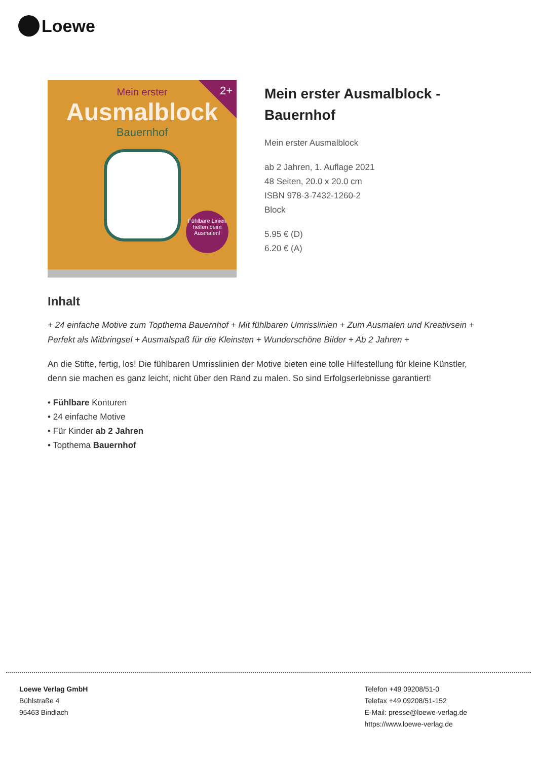Loewe
2+
Mein erster
Ausmalblock
Bauernhof
Fühlbare Linien helfen beim Ausmalen!
Mein erster Ausmalblock -
Bauernhof
Mein erster Ausmalblock
ab 2 Jahren, 1. Auflage 2021
48 Seiten, 20.0 x 20.0 cm
ISBN 978-3-7432-1260-2
Block
5.95 € (D)
6.20 € (A)
Inhalt
+ 24 einfache Motive zum Topthema Bauernhof + Mit fühlbaren Umrisslinien + Zum Ausmalen und Kreativsein + Perfekt als Mitbringsel + Ausmalspaß für die Kleinsten + Wunderschöne Bilder + Ab 2 Jahren +
An die Stifte, fertig, los! Die fühlbaren Umrisslinien der Motive bieten eine tolle Hilfestellung für kleine Künstler, denn sie machen es ganz leicht, nicht über den Rand zu malen. So sind Erfolgserlebnisse garantiert!
• Fühlbare Konturen
• 24 einfache Motive
• Für Kinder ab 2 Jahren
• Topthema Bauernhof
Loewe Verlag GmbH
Bühlstraße 4
95463 Bindlach
Telefon +49 09208/51-0
Telefax +49 09208/51-152
E-Mail: presse@loewe-verlag.de
https://www.loewe-verlag.de